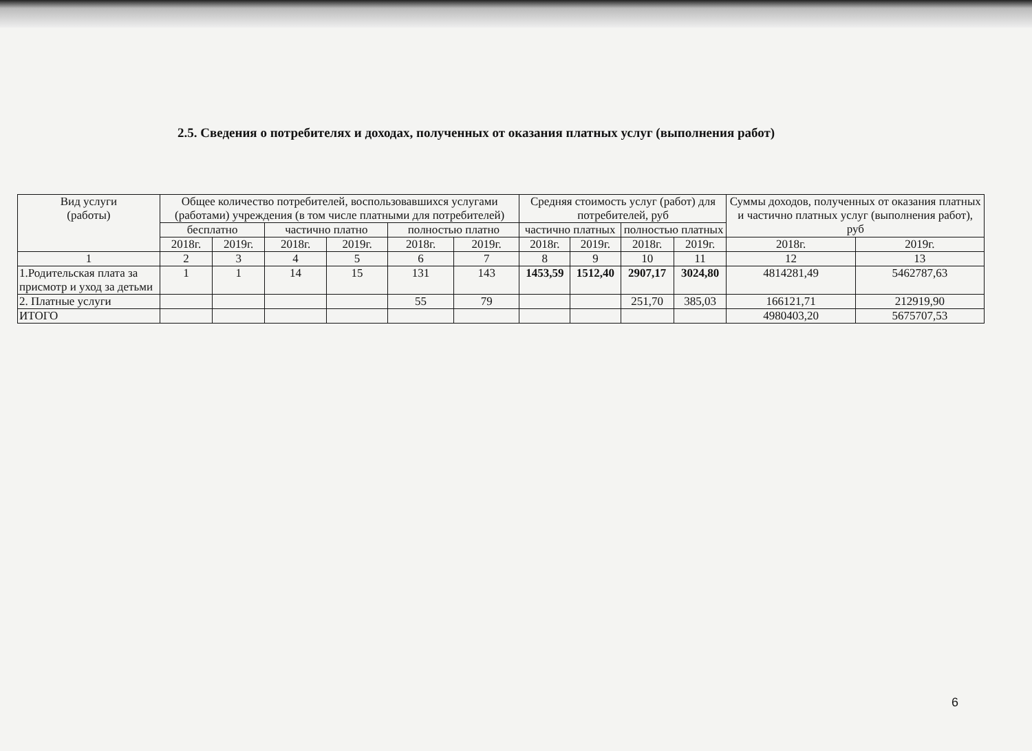2.5. Сведения о потребителях и доходах, полученных от оказания платных услуг (выполнения работ)
| Вид услуги (работы) | Общее количество потребителей, воспользовавшихся услугами (работами) учреждения (в том числе платными для потребителей) | | | | | | Средняя стоимость услуг (работ) для потребителей, руб | | | | Суммы доходов, полученных от оказания платных и частично платных услуг (выполнения работ), руб | |
| --- | --- | --- | --- | --- | --- | --- | --- | --- | --- | --- | --- | --- |
| | бесплатно | | частично платно | | полностью платно | | частично платных | | полностью платных | | | |
| | 2018г. | 2019г. | 2018г. | 2019г. | 2018г. | 2019г. | 2018г. | 2019г. | 2018г. | 2019г. | 2018г. | 2019г. |
| 1 | 2 | 3 | 4 | 5 | 6 | 7 | 8 | 9 | 10 | 11 | 12 | 13 |
| 1.Родительская плата за присмотр и уход за детьми | 1 | 1 | 14 | 15 | 131 | 143 | 1453,59 | 1512,40 | 2907,17 | 3024,80 | 4814281,49 | 5462787,63 |
| 2. Платные услуги | | | | | 55 | 79 | | | 251,70 | 385,03 | 166121,71 | 212919,90 |
| ИТОГО | | | | | | | | | | | 4980403,20 | 5675707,53 |
6